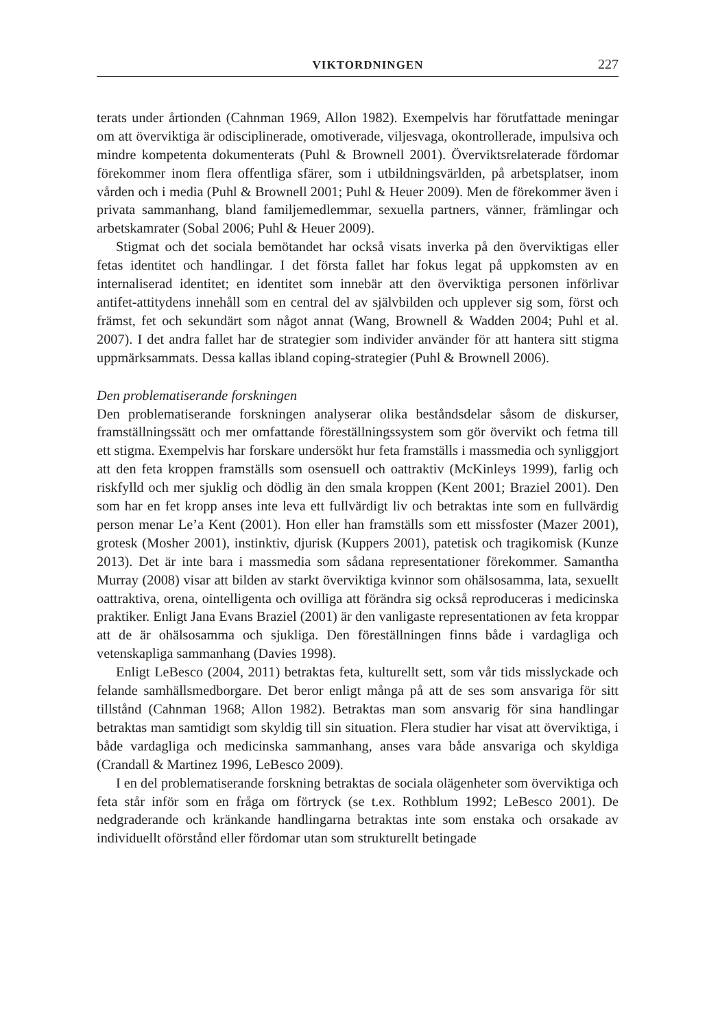VIKTORDNINGEN 227
terats under årtionden (Cahnman 1969, Allon 1982). Exempelvis har förutfattade meningar om att överviktiga är odisciplinerade, omotiverade, viljesvaga, okontrollerade, impulsiva och mindre kompetenta dokumenterats (Puhl & Brownell 2001). Överviktsrelaterade fördomar förekommer inom flera offentliga sfärer, som i utbildningsvärlden, på arbetsplatser, inom vården och i media (Puhl & Brownell 2001; Puhl & Heuer 2009). Men de förekommer även i privata sammanhang, bland familjemedlemmar, sexuella partners, vänner, främlingar och arbetskamrater (Sobal 2006; Puhl & Heuer 2009).
Stigmat och det sociala bemötandet har också visats inverka på den överviktigas eller fetas identitet och handlingar. I det första fallet har fokus legat på uppkomsten av en internaliserad identitet; en identitet som innebär att den överviktiga personen införlivar antifet-attitydens innehåll som en central del av självbilden och upplever sig som, först och främst, fet och sekundärt som något annat (Wang, Brownell & Wadden 2004; Puhl et al. 2007). I det andra fallet har de strategier som individer använder för att hantera sitt stigma uppmärksammats. Dessa kallas ibland coping-strategier (Puhl & Brownell 2006).
Den problematiserande forskningen
Den problematiserande forskningen analyserar olika beståndsdelar såsom de diskurser, framställningssätt och mer omfattande föreställningssystem som gör övervikt och fetma till ett stigma. Exempelvis har forskare undersökt hur feta framställs i massmedia och synliggjort att den feta kroppen framställs som osensuell och oattraktiv (McKinleys 1999), farlig och riskfylld och mer sjuklig och dödlig än den smala kroppen (Kent 2001; Braziel 2001). Den som har en fet kropp anses inte leva ett fullvärdigt liv och betraktas inte som en fullvärdig person menar Le’a Kent (2001). Hon eller han framställs som ett missfoster (Mazer 2001), grotesk (Mosher 2001), instinktiv, djurisk (Kuppers 2001), patetisk och tragikomisk (Kunze 2013). Det är inte bara i massmedia som sådana representationer förekommer. Samantha Murray (2008) visar att bilden av starkt överviktiga kvinnor som ohälsosamma, lata, sexuellt oattraktiva, orena, ointelligenta och ovilliga att förändra sig också reproduceras i medicinska praktiker. Enligt Jana Evans Braziel (2001) är den vanligaste representationen av feta kroppar att de är ohälsosamma och sjukliga. Den föreställningen finns både i vardagliga och vetenskapliga sammanhang (Davies 1998).
Enligt LeBesco (2004, 2011) betraktas feta, kulturellt sett, som vår tids misslyckade och felande samhällsmedborgare. Det beror enligt många på att de ses som ansvariga för sitt tillstånd (Cahnman 1968; Allon 1982). Betraktas man som ansvarig för sina handlingar betraktas man samtidigt som skyldig till sin situation. Flera studier har visat att överviktiga, i både vardagliga och medicinska sammanhang, anses vara både ansvariga och skyldiga (Crandall & Martinez 1996, LeBesco 2009).
I en del problematiserande forskning betraktas de sociala olägenheter som överviktiga och feta står inför som en fråga om förtryck (se t.ex. Rothblum 1992; LeBesco 2001). De nedgraderande och kränkande handlingarna betraktas inte som enstaka och orsakade av individuellt oförstånd eller fördomar utan som strukturellt betingade